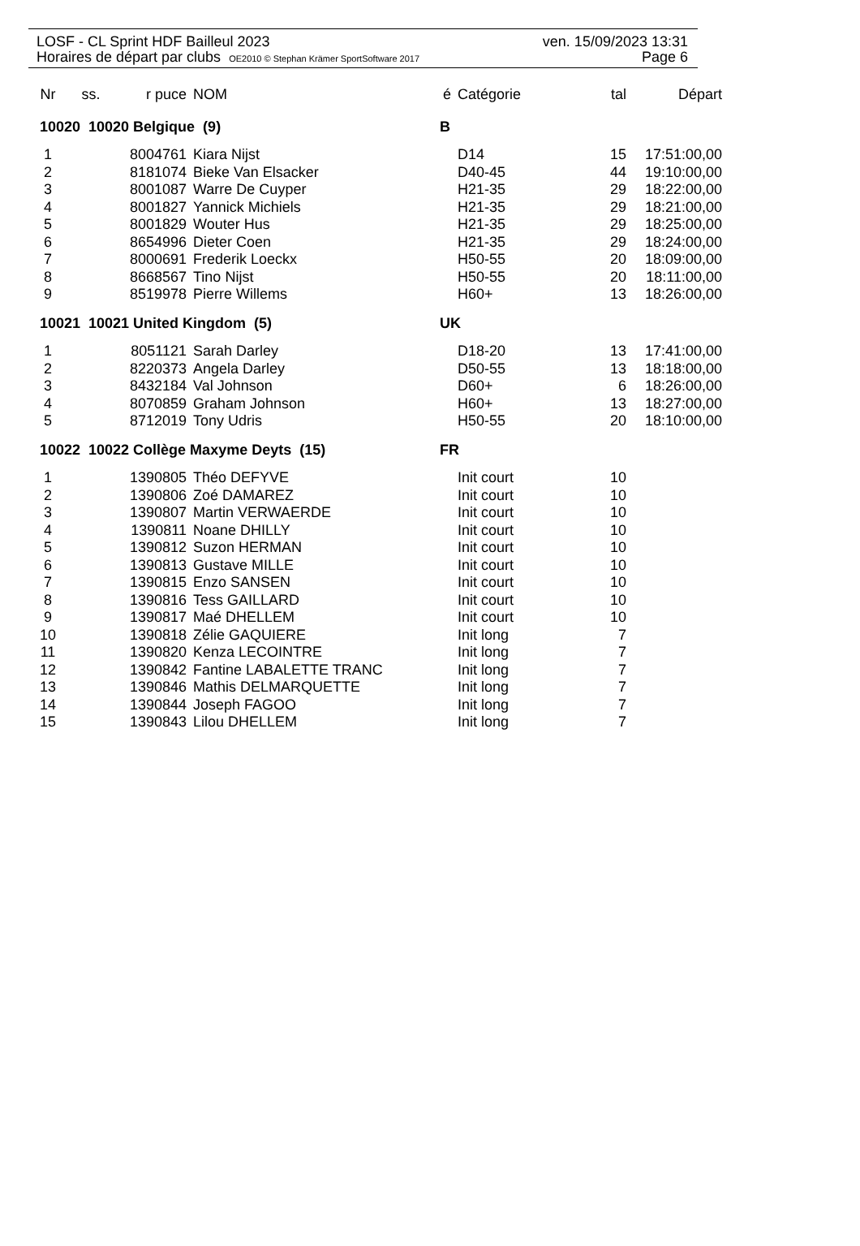LOSF - CL Sprint HDF Bailleul 2023 ven. 15/09/2023 13:31
Horaires de départ par clubs OE2010 © Stephan Krämer SportSoftware 2017 Page 6
| Nr | ss. | r puce | NOM | é | Catégorie | tal | Départ |
| --- | --- | --- | --- | --- | --- | --- | --- |
| 10020 10020 Belgique (9) | | | | B | | | |
| 1 | | 8004761 | Kiara Nijst | | D14 | 15 | 17:51:00,00 |
| 2 | | 8181074 | Bieke Van Elsacker | | D40-45 | 44 | 19:10:00,00 |
| 3 | | 8001087 | Warre De Cuyper | | H21-35 | 29 | 18:22:00,00 |
| 4 | | 8001827 | Yannick Michiels | | H21-35 | 29 | 18:21:00,00 |
| 5 | | 8001829 | Wouter Hus | | H21-35 | 29 | 18:25:00,00 |
| 6 | | 8654996 | Dieter Coen | | H21-35 | 29 | 18:24:00,00 |
| 7 | | 8000691 | Frederik Loeckx | | H50-55 | 20 | 18:09:00,00 |
| 8 | | 8668567 | Tino Nijst | | H50-55 | 20 | 18:11:00,00 |
| 9 | | 8519978 | Pierre Willems | | H60+ | 13 | 18:26:00,00 |
| 10021 10021 United Kingdom (5) | | | | UK | | | |
| 1 | | 8051121 | Sarah Darley | | D18-20 | 13 | 17:41:00,00 |
| 2 | | 8220373 | Angela Darley | | D50-55 | 13 | 18:18:00,00 |
| 3 | | 8432184 | Val Johnson | | D60+ | 6 | 18:26:00,00 |
| 4 | | 8070859 | Graham Johnson | | H60+ | 13 | 18:27:00,00 |
| 5 | | 8712019 | Tony Udris | | H50-55 | 20 | 18:10:00,00 |
| 10022 10022 Collège Maxyme Deyts (15) | | | | FR | | | |
| 1 | | 1390805 | Théo DEFYVE | | Init court | 10 | |
| 2 | | 1390806 | Zoé DAMAREZ | | Init court | 10 | |
| 3 | | 1390807 | Martin VERWAERDE | | Init court | 10 | |
| 4 | | 1390811 | Noane DHILLY | | Init court | 10 | |
| 5 | | 1390812 | Suzon HERMAN | | Init court | 10 | |
| 6 | | 1390813 | Gustave MILLE | | Init court | 10 | |
| 7 | | 1390815 | Enzo SANSEN | | Init court | 10 | |
| 8 | | 1390816 | Tess GAILLARD | | Init court | 10 | |
| 9 | | 1390817 | Maé DHELLEM | | Init court | 10 | |
| 10 | | 1390818 | Zélie GAQUIERE | | Init long | 7 | |
| 11 | | 1390820 | Kenza LECOINTRE | | Init long | 7 | |
| 12 | | 1390842 | Fantine LABALETTE TRANC | | Init long | 7 | |
| 13 | | 1390846 | Mathis DELMARQUETTE | | Init long | 7 | |
| 14 | | 1390844 | Joseph FAGOO | | Init long | 7 | |
| 15 | | 1390843 | Lilou DHELLEM | | Init long | 7 | |